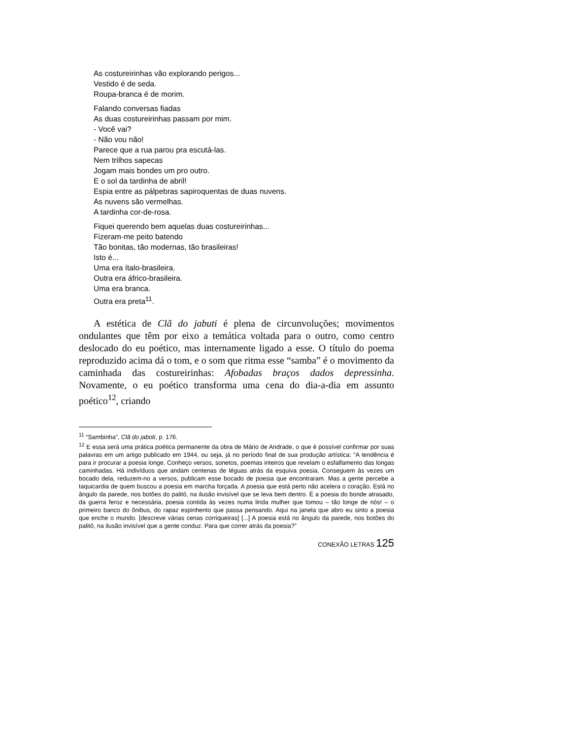As costureirinhas vão explorando perigos...
Vestido é de seda.
Roupa-branca é de morim.
Falando conversas fiadas
As duas costureirinhas passam por mim.
- Você vai?
- Não vou não!
Parece que a rua parou pra escutá-las.
Nem trilhos sapecas
Jogam mais bondes um pro outro.
E o sol da tardinha de abril!
Espia entre as pálpebras sapiroquentas de duas nuvens.
As nuvens são vermelhas.
A tardinha cor-de-rosa.
Fiquei querendo bem aquelas duas costureirinhas...
Fizeram-me peito batendo
Tão bonitas, tão modernas, tão brasileiras!
Isto é...
Uma era ítalo-brasileira.
Outra era áfrico-brasileira.
Uma era branca.
Outra era preta<sup>11</sup>.
A estética de Clã do jabuti é plena de circunvoluções; movimentos ondulantes que têm por eixo a temática voltada para o outro, como centro deslocado do eu poético, mas internamente ligado a esse. O título do poema reproduzido acima dá o tom, e o som que ritma esse “samba” é o movimento da caminhada das costureirinhas: Afobadas braços dados depressinha. Novamente, o eu poético transforma uma cena do dia-a-dia em assunto poético<sup>12</sup>, criando
<sup>11</sup> “Sambinha”, Clã do jaboti, p. 176.
<sup>12</sup> E essa será uma prática poética permanente da obra de Mário de Andrade, o que é possível confirmar por suas palavras em um artigo publicado em 1944, ou seja, já no período final de sua produção artística: “A tendência é para ir procurar a poesia longe. Conheço versos, sonetos, poemas inteiros que revelam o esfalfamento das longas caminhadas. Há indivíduos que andam centenas de léguas atrás da esquiva poesia. Conseguem às vezes um bocado dela, reduzem-no a versos, publicam esse bocado de poesia que encontraram. Mas a gente percebe a taquicardia de quem buscou a poesia em marcha forçada. A poesia que está perto não acelera o coração. Está no ângulo da parede, nos botões do palitó, na ilusão invisível que se leva bem dentro. É a poesia do bonde atrasado, da guerra feroz e necessária, poesia contida às vezes numa linda mulher que tomou – tão longe de nós! – o primeiro banco do ônibus, do rapaz espinhento que passa pensando. Aqui na janela que abro eu sinto a poesia que enche o mundo. [descreve várias cenas corriqueiras] [...] A poesia está no ângulo da parede, nos botões do palitó, na ilusão invisível que a gente conduz. Para que correr atrás da poesia?”
CONEXÃO LETRAS 125